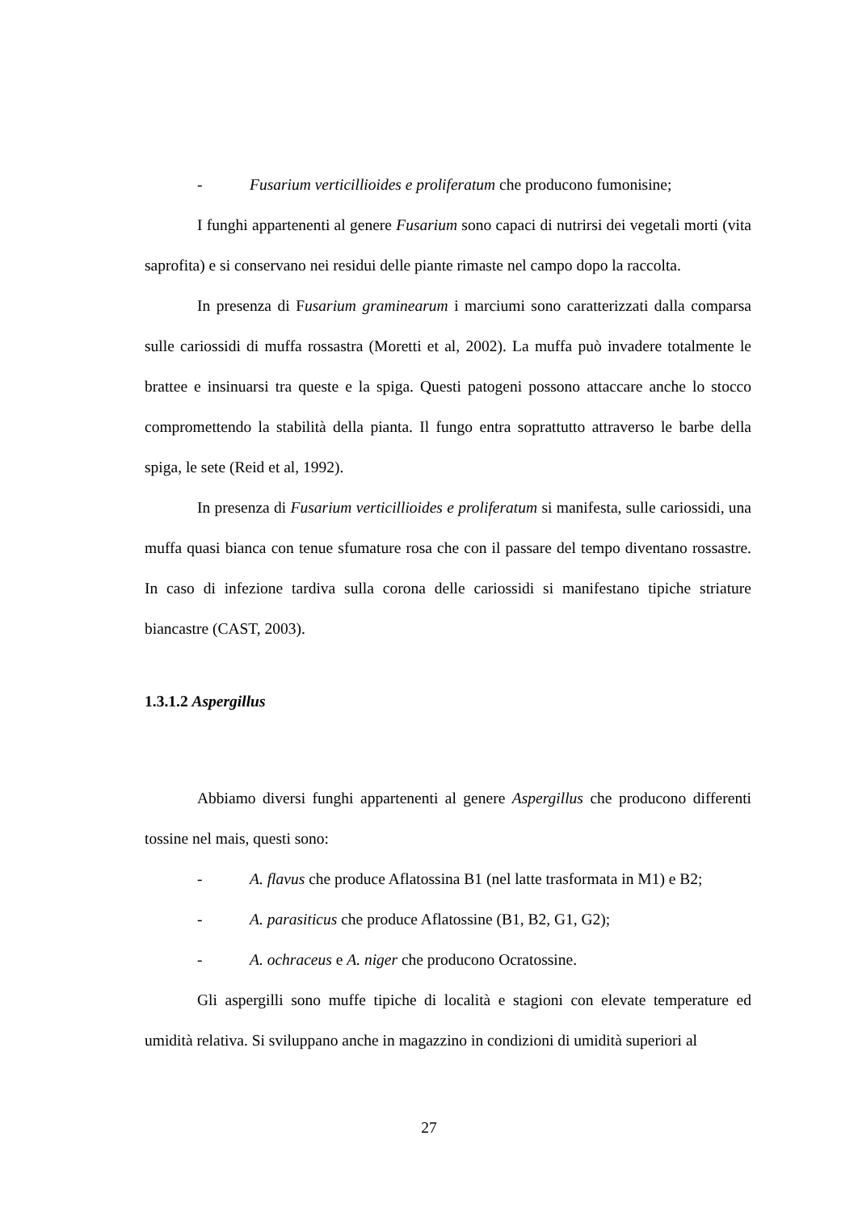- Fusarium verticillioides e proliferatum che producono fumonisine;
I funghi appartenenti al genere Fusarium sono capaci di nutrirsi dei vegetali morti (vita saprofita) e si conservano nei residui delle piante rimaste nel campo dopo la raccolta.
In presenza di Fusarium graminearum i marciumi sono caratterizzati dalla comparsa sulle cariossidi di muffa rossastra (Moretti et al, 2002). La muffa può invadere totalmente le brattee e insinuarsi tra queste e la spiga. Questi patogeni possono attaccare anche lo stocco compromettendo la stabilità della pianta. Il fungo entra soprattutto attraverso le barbe della spiga, le sete (Reid et al, 1992).
In presenza di Fusarium verticillioides e proliferatum si manifesta, sulle cariossidi, una muffa quasi bianca con tenue sfumature rosa che con il passare del tempo diventano rossastre. In caso di infezione tardiva sulla corona delle cariossidi si manifestano tipiche striature biancastre (CAST, 2003).
1.3.1.2 Aspergillus
Abbiamo diversi funghi appartenenti al genere Aspergillus che producono differenti tossine nel mais, questi sono:
- A. flavus che produce Aflatossina B1 (nel latte trasformata in M1) e B2;
- A. parasiticus che produce Aflatossine (B1, B2, G1, G2);
- A. ochraceus e A. niger che producono Ocratossine.
Gli aspergilli sono muffe tipiche di località e stagioni con elevate temperature ed umidità relativa. Si sviluppano anche in magazzino in condizioni di umidità superiori al
27